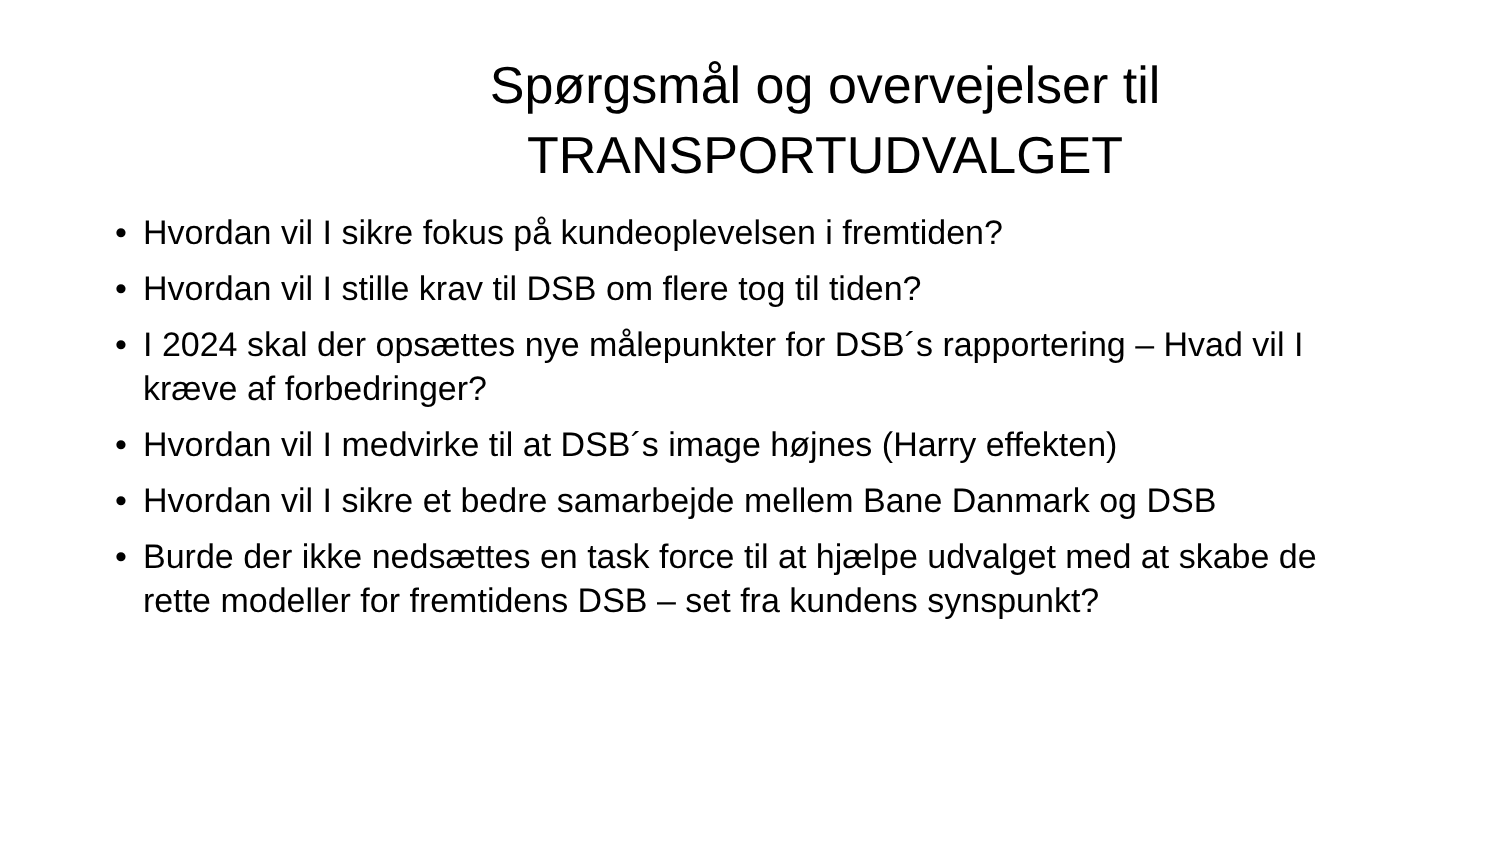Spørgsmål og overvejelser til TRANSPORTUDVALGET
• Hvordan vil I sikre fokus på kundeoplevelsen i fremtiden?
• Hvordan vil I stille krav til DSB om flere tog til tiden?
• I 2024 skal der opsættes nye målepunkter for DSB´s rapportering – Hvad vil I kræve af forbedringer?
• Hvordan vil I medvirke til at DSB´s image højnes (Harry effekten)
• Hvordan vil I sikre et bedre samarbejde mellem Bane Danmark og DSB
• Burde der ikke nedsættes en task force til at hjælpe udvalget med at skabe de rette modeller for fremtidens DSB – set fra kundens synspunkt?